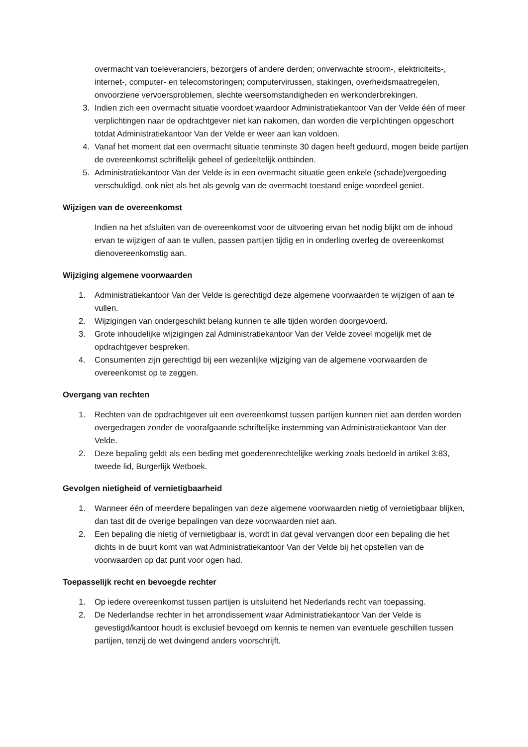overmacht van toeleveranciers, bezorgers of andere derden; onverwachte stroom-, elektriciteits-, internet-, computer- en telecomstoringen; computervirussen, stakingen, overheidsmaatregelen, onvoorziene vervoersproblemen, slechte weersomstandigheden en werkonderbrekingen.
3. Indien zich een overmacht situatie voordoet waardoor Administratiekantoor Van der Velde één of meer verplichtingen naar de opdrachtgever niet kan nakomen, dan worden die verplichtingen opgeschort totdat Administratiekantoor Van der Velde er weer aan kan voldoen.
4. Vanaf het moment dat een overmacht situatie tenminste 30 dagen heeft geduurd, mogen beide partijen de overeenkomst schriftelijk geheel of gedeeltelijk ontbinden.
5. Administratiekantoor Van der Velde is in een overmacht situatie geen enkele (schade)vergoeding verschuldigd, ook niet als het als gevolg van de overmacht toestand enige voordeel geniet.
Wijzigen van de overeenkomst
Indien na het afsluiten van de overeenkomst voor de uitvoering ervan het nodig blijkt om de inhoud ervan te wijzigen of aan te vullen, passen partijen tijdig en in onderling overleg de overeenkomst dienovereenkomstig aan.
Wijziging algemene voorwaarden
1. Administratiekantoor Van der Velde is gerechtigd deze algemene voorwaarden te wijzigen of aan te vullen.
2. Wijzigingen van ondergeschikt belang kunnen te alle tijden worden doorgevoerd.
3. Grote inhoudelijke wijzigingen zal Administratiekantoor Van der Velde zoveel mogelijk met de opdrachtgever bespreken.
4. Consumenten zijn gerechtigd bij een wezenlijke wijziging van de algemene voorwaarden de overeenkomst op te zeggen.
Overgang van rechten
1. Rechten van de opdrachtgever uit een overeenkomst tussen partijen kunnen niet aan derden worden overgedragen zonder de voorafgaande schriftelijke instemming van Administratiekantoor Van der Velde.
2. Deze bepaling geldt als een beding met goederenrechtelijke werking zoals bedoeld in artikel 3:83, tweede lid, Burgerlijk Wetboek.
Gevolgen nietigheid of vernietigbaarheid
1. Wanneer één of meerdere bepalingen van deze algemene voorwaarden nietig of vernietigbaar blijken, dan tast dit de overige bepalingen van deze voorwaarden niet aan.
2. Een bepaling die nietig of vernietigbaar is, wordt in dat geval vervangen door een bepaling die het dichts in de buurt komt van wat Administratiekantoor Van der Velde bij het opstellen van de voorwaarden op dat punt voor ogen had.
Toepasselijk recht en bevoegde rechter
1. Op iedere overeenkomst tussen partijen is uitsluitend het Nederlands recht van toepassing.
2. De Nederlandse rechter in het arrondissement waar Administratiekantoor Van der Velde is gevestigd/kantoor houdt is exclusief bevoegd om kennis te nemen van eventuele geschillen tussen partijen, tenzij de wet dwingend anders voorschrijft.